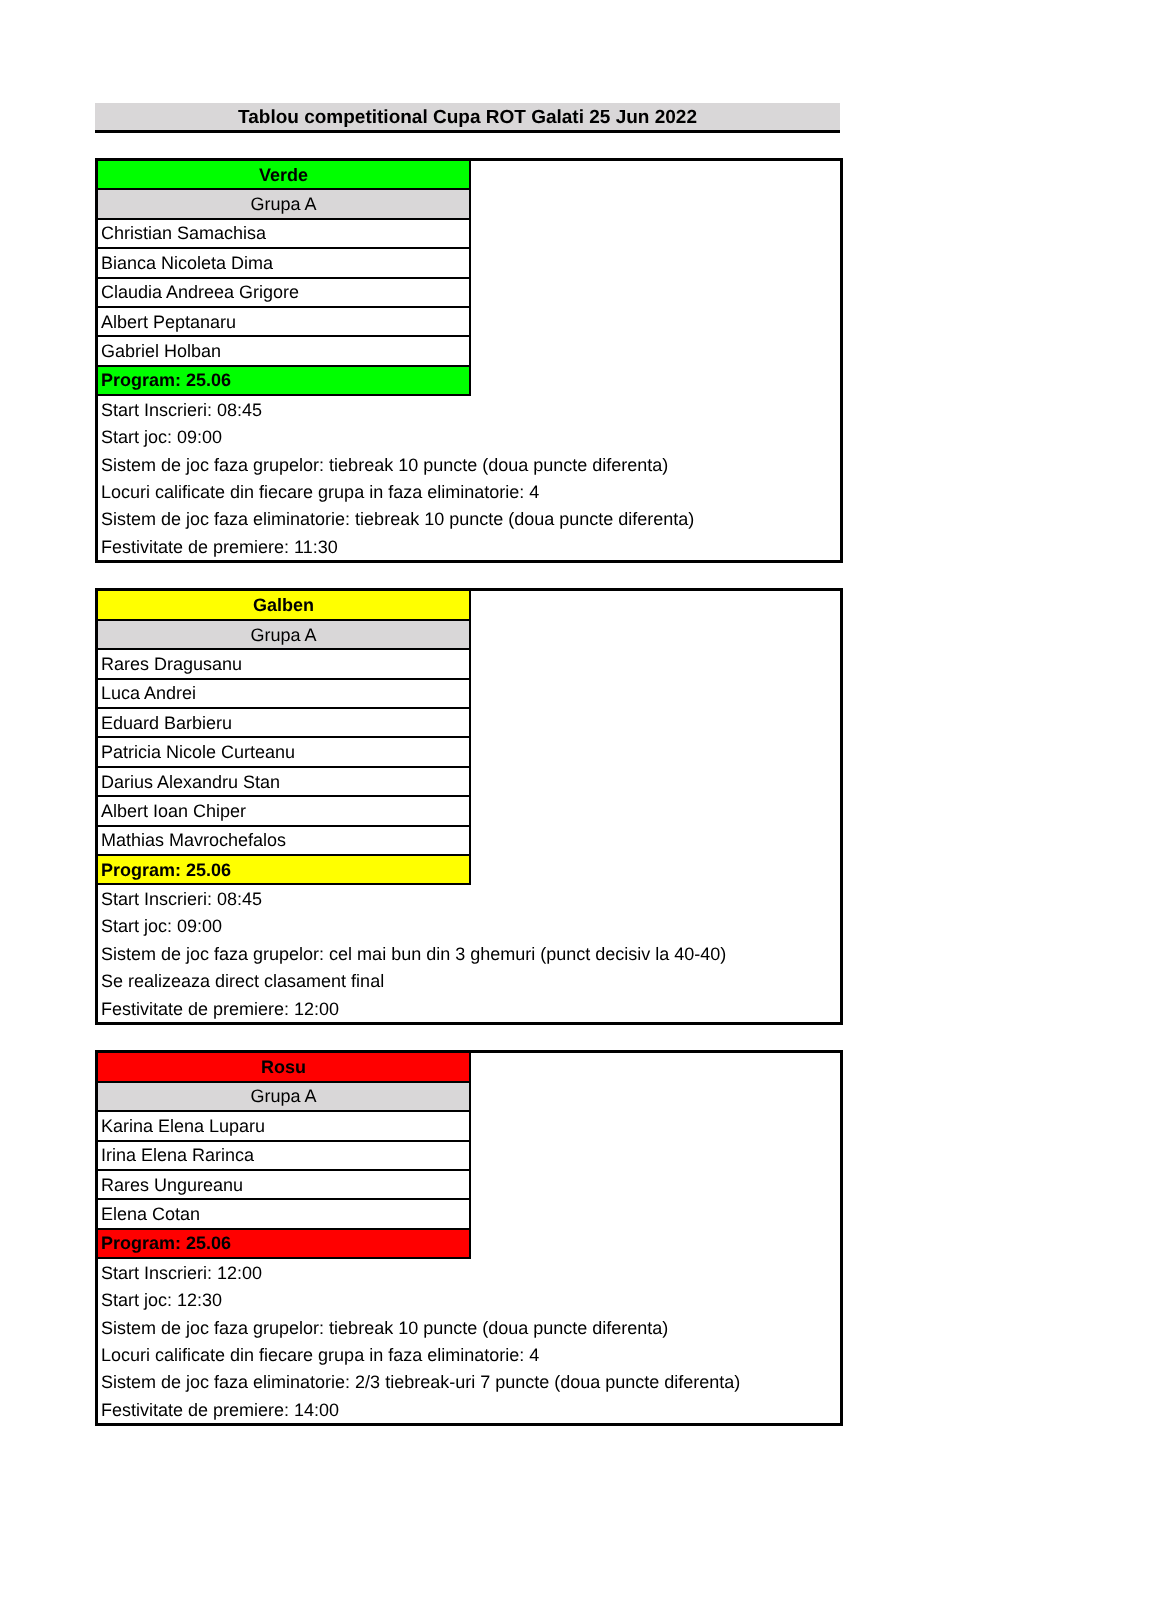Tablou competitional Cupa ROT Galati 25 Jun 2022
| Verde | |
| Grupa A | |
| Christian Samachisa | |
| Bianca Nicoleta Dima | |
| Claudia Andreea Grigore | |
| Albert Peptanaru | |
| Gabriel Holban | |
| Program: 25.06 | |
| Start Inscrieri: 08:45 | |
| Start joc: 09:00 | |
| Sistem de joc faza grupelor: tiebreak 10 puncte (doua puncte diferenta) | |
| Locuri calificate din fiecare grupa in faza eliminatorie: 4 | |
| Sistem de joc faza eliminatorie: tiebreak 10 puncte (doua puncte diferenta) | |
| Festivitate de premiere: 11:30 | |
| Galben | |
| Grupa A | |
| Rares Dragusanu | |
| Luca Andrei | |
| Eduard Barbieru | |
| Patricia Nicole Curteanu | |
| Darius Alexandru Stan | |
| Albert Ioan Chiper | |
| Mathias Mavrochefalos | |
| Program: 25.06 | |
| Start Inscrieri: 08:45 | |
| Start joc: 09:00 | |
| Sistem de joc faza grupelor: cel mai bun din 3 ghemuri (punct decisiv la 40-40) | |
| Se realizeaza direct clasament final | |
| Festivitate de premiere: 12:00 | |
| Rosu | |
| Grupa A | |
| Karina Elena Luparu | |
| Irina Elena Rarinca | |
| Rares Ungureanu | |
| Elena Cotan | |
| Program: 25.06 | |
| Start Inscrieri: 12:00 | |
| Start joc: 12:30 | |
| Sistem de joc faza grupelor: tiebreak 10 puncte (doua puncte diferenta) | |
| Locuri calificate din fiecare grupa in faza eliminatorie: 4 | |
| Sistem de joc faza eliminatorie: 2/3 tiebreak-uri 7 puncte (doua puncte diferenta) | |
| Festivitate de premiere: 14:00 | |